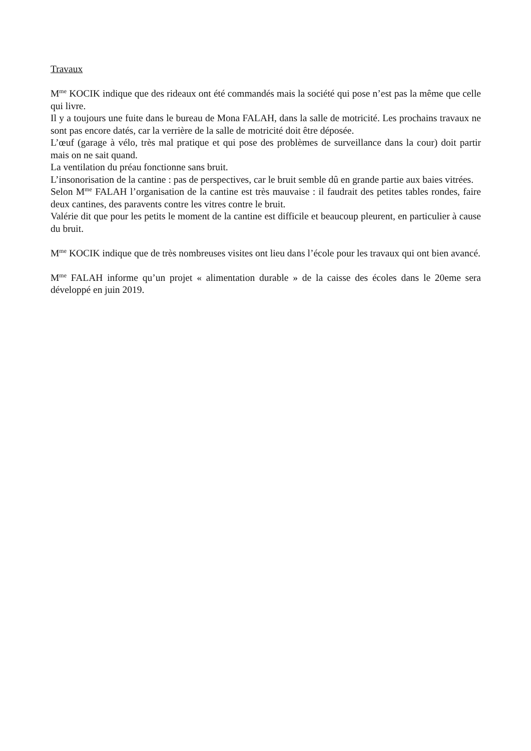Travaux
M<sup>me</sup> KOCIK indique que des rideaux ont été commandés mais la société qui pose n’est pas la même que celle qui livre.
Il y a toujours une fuite dans le bureau de Mona FALAH, dans la salle de motricité. Les prochains travaux ne sont pas encore datés, car la verrière de la salle de motricité doit être déposée.
L’œuf (garage à vélo, très mal pratique et qui pose des problèmes de surveillance dans la cour) doit partir mais on ne sait quand.
La ventilation du préau fonctionne sans bruit.
L’insonorisation de la cantine : pas de perspectives, car le bruit semble dû en grande partie aux baies vitrées.
Selon M<sup>me</sup> FALAH l’organisation de la cantine est très mauvaise : il faudrait des petites tables rondes, faire deux cantines, des paravents contre les vitres contre le bruit.
Valérie dit que pour les petits le moment de la cantine est difficile et beaucoup pleurent, en particulier à cause du bruit.
M<sup>me</sup> KOCIK indique que de très nombreuses visites ont lieu dans l’école pour les travaux qui ont bien avancé.
M<sup>me</sup> FALAH informe qu’un projet « alimentation durable » de la caisse des écoles dans le 20eme sera développé en juin 2019.